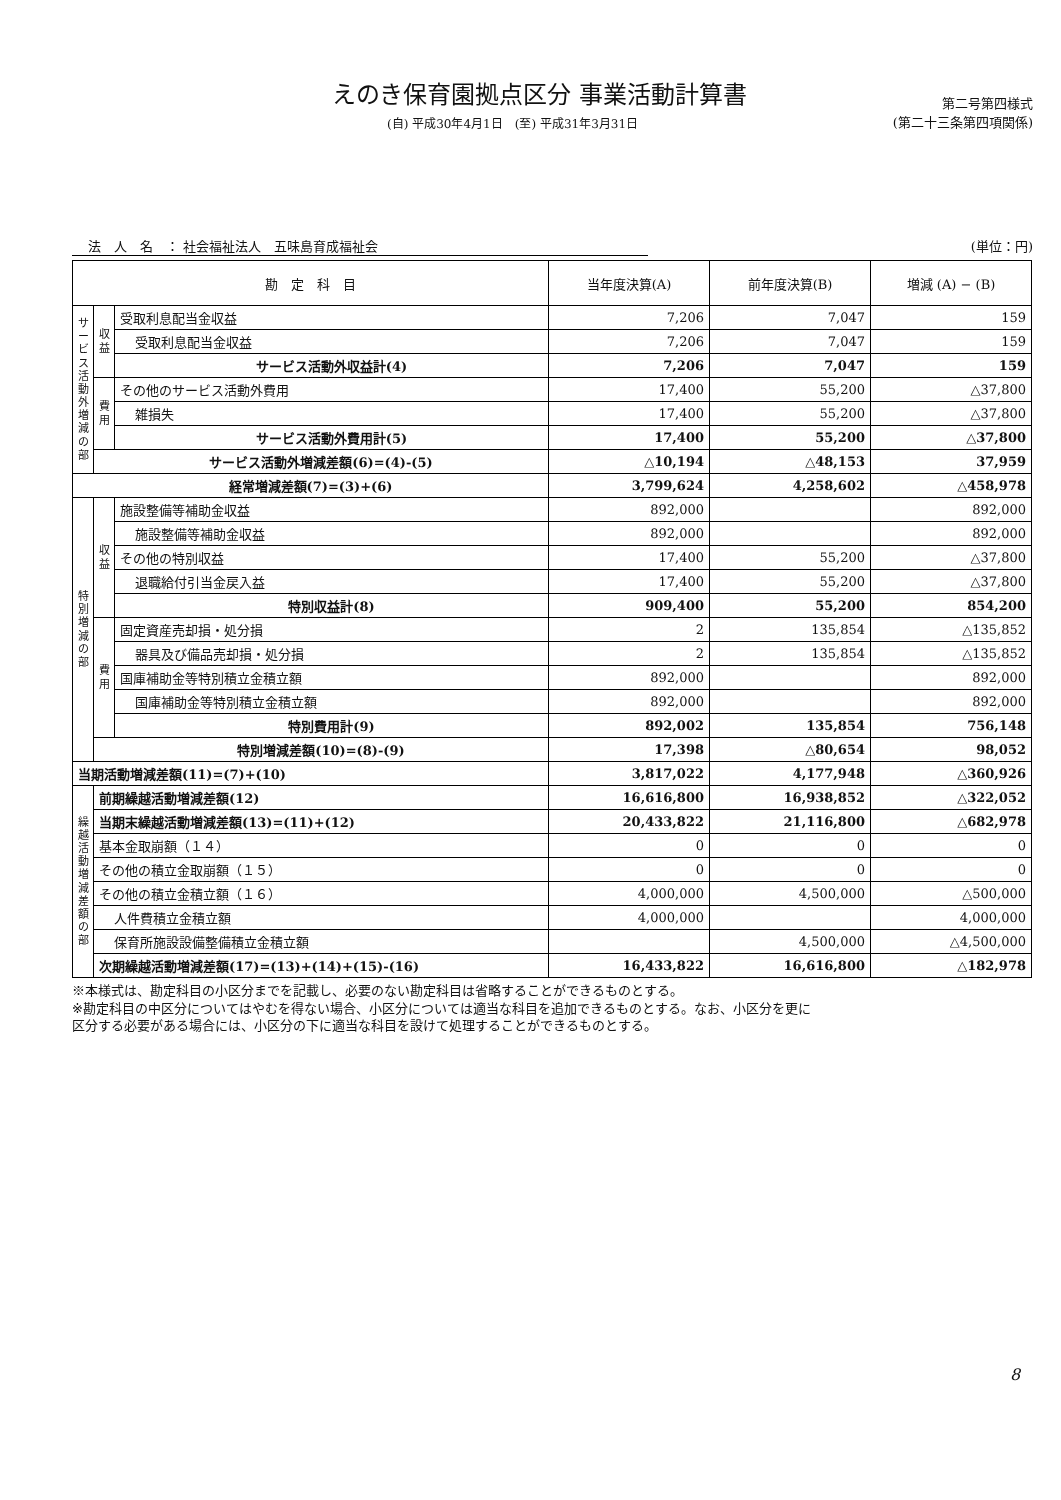えのき保育園拠点区分 事業活動計算書
(自) 平成30年4月1日　(至) 平成31年3月31日
第二号第四様式
(第二十三条第四項関係)
法　人　名　： 社会福祉法人　五味島育成福祉会 (単位：円)
| 勘 定 科 目 | | | 当年度決算(A) | 前年度決算(B) | 増減 (A) − (B) |
| --- | --- | --- | --- | --- | --- |
| サービス活動外増減の部 | 収益 | 受取利息配当金収益 | 7,206 | 7,047 | 159 |
| | | 受取利息配当金収益 | 7,206 | 7,047 | 159 |
| | | サービス活動外収益計(4) | 7,206 | 7,047 | 159 |
| | 費用 | その他のサービス活動外費用 | 17,400 | 55,200 | △37,800 |
| | | 雑損失 | 17,400 | 55,200 | △37,800 |
| | | サービス活動外費用計(5) | 17,400 | 55,200 | △37,800 |
| | サービス活動外増減差額(6)=(4)-(5) | | △10,194 | △48,153 | 37,959 |
| 経常増減差額(7)=(3)+(6) | | | 3,799,624 | 4,258,602 | △458,978 |
| 特別増減の部 | 収益 | 施設整備等補助金収益 | 892,000 | | 892,000 |
| | | 施設整備等補助金収益 | 892,000 | | 892,000 |
| | | その他の特別収益 | 17,400 | 55,200 | △37,800 |
| | | 退職給付引当金戻入益 | 17,400 | 55,200 | △37,800 |
| | | 特別収益計(8) | 909,400 | 55,200 | 854,200 |
| | 費用 | 固定資産売却損・処分損 | 2 | 135,854 | △135,852 |
| | | 器具及び備品売却損・処分損 | 2 | 135,854 | △135,852 |
| | | 国庫補助金等特別積立金積立額 | 892,000 | | 892,000 |
| | | 国庫補助金等特別積立金積立額 | 892,000 | | 892,000 |
| | | 特別費用計(9) | 892,002 | 135,854 | 756,148 |
| | 特別増減差額(10)=(8)-(9) | | 17,398 | △80,654 | 98,052 |
| 当期活動増減差額(11)=(7)+(10) | | | 3,817,022 | 4,177,948 | △360,926 |
| 繰越活動増減差額の部 | 前期繰越活動増減差額(12) | | 16,616,800 | 16,938,852 | △322,052 |
| | 当期末繰越活動増減差額(13)=(11)+(12) | | 20,433,822 | 21,116,800 | △682,978 |
| | 基本金取崩額（１４） | | 0 | 0 | 0 |
| | その他の積立金取崩額（１５） | | 0 | 0 | 0 |
| | その他の積立金積立額（１６） | | 4,000,000 | 4,500,000 | △500,000 |
| | 人件費積立金積立額 | | 4,000,000 | | 4,000,000 |
| | 保育所施設設備整備積立金積立額 | | | 4,500,000 | △4,500,000 |
| | 次期繰越活動増減差額(17)=(13)+(14)+(15)-(16) | | 16,433,822 | 16,616,800 | △182,978 |
※本様式は、勘定科目の小区分までを記載し、必要のない勘定科目は省略することができるものとする。
※勘定科目の中区分についてはやむを得ない場合、小区分については適当な科目を追加できるものとする。なお、小区分を更に
区分する必要がある場合には、小区分の下に適当な科目を設けて処理することができるものとする。
8